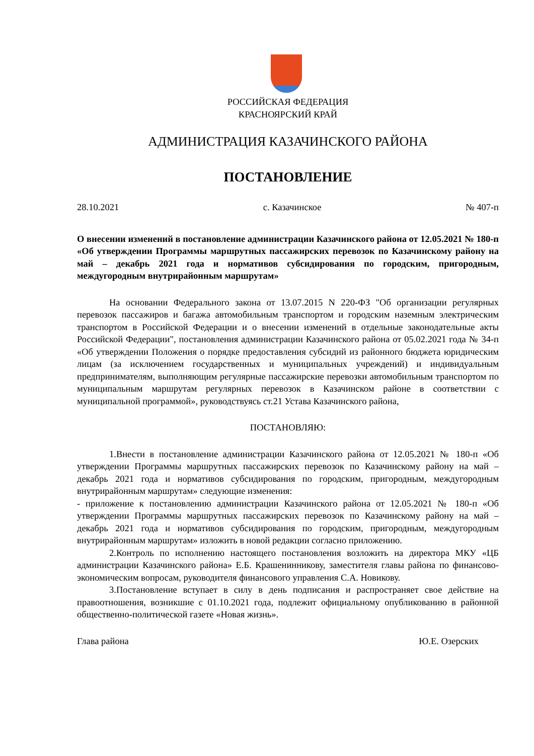РОССИЙСКАЯ ФЕДЕРАЦИЯ
КРАСНОЯРСКИЙ КРАЙ
АДМИНИСТРАЦИЯ КАЗАЧИНСКОГО РАЙОНА
ПОСТАНОВЛЕНИЕ
28.10.2021 с. Казачинское № 407-п
О внесении изменений в постановление администрации Казачинского района от 12.05.2021 № 180-п «Об утверждении Программы маршрутных пассажирских перевозок по Казачинскому району на май – декабрь 2021 года и нормативов субсидирования по городским, пригородным, междугородным внутрирайонным маршрутам»
На основании Федерального закона от 13.07.2015 N 220-ФЗ "Об организации регулярных перевозок пассажиров и багажа автомобильным транспортом и городским наземным электрическим транспортом в Российской Федерации и о внесении изменений в отдельные законодательные акты Российской Федерации", постановления администрации Казачинского района от 05.02.2021 года № 34-п «Об утверждении Положения о порядке предоставления субсидий из районного бюджета юридическим лицам (за исключением государственных и муниципальных учреждений) и индивидуальным предпринимателям, выполняющим регулярные пассажирские перевозки автомобильным транспортом по муниципальным маршрутам регулярных перевозок в Казачинском районе в соответствии с муниципальной программой», руководствуясь ст.21 Устава Казачинского района,
ПОСТАНОВЛЯЮ:
1.Внести в постановление администрации Казачинского района от 12.05.2021 № 180-п «Об утверждении Программы маршрутных пассажирских перевозок по Казачинскому району на май – декабрь 2021 года и нормативов субсидирования по городским, пригородным, междугородным внутрирайонным маршрутам» следующие изменения:
- приложение к постановлению администрации Казачинского района от 12.05.2021 № 180-п «Об утверждении Программы маршрутных пассажирских перевозок по Казачинскому району на май – декабрь 2021 года и нормативов субсидирования по городским, пригородным, междугородным внутрирайонным маршрутам» изложить в новой редакции согласно приложению.
2.Контроль по исполнению настоящего постановления возложить на директора МКУ «ЦБ администрации Казачинского района» Е.Б. Крашенинникову, заместителя главы района по финансово-экономическим вопросам, руководителя финансового управления С.А. Новикову.
3.Постановление вступает в силу в день подписания и распространяет свое действие на правоотношения, возникшие с 01.10.2021 года, подлежит официальному опубликованию в районной общественно-политической газете «Новая жизнь».
Глава района Ю.Е. Озерских